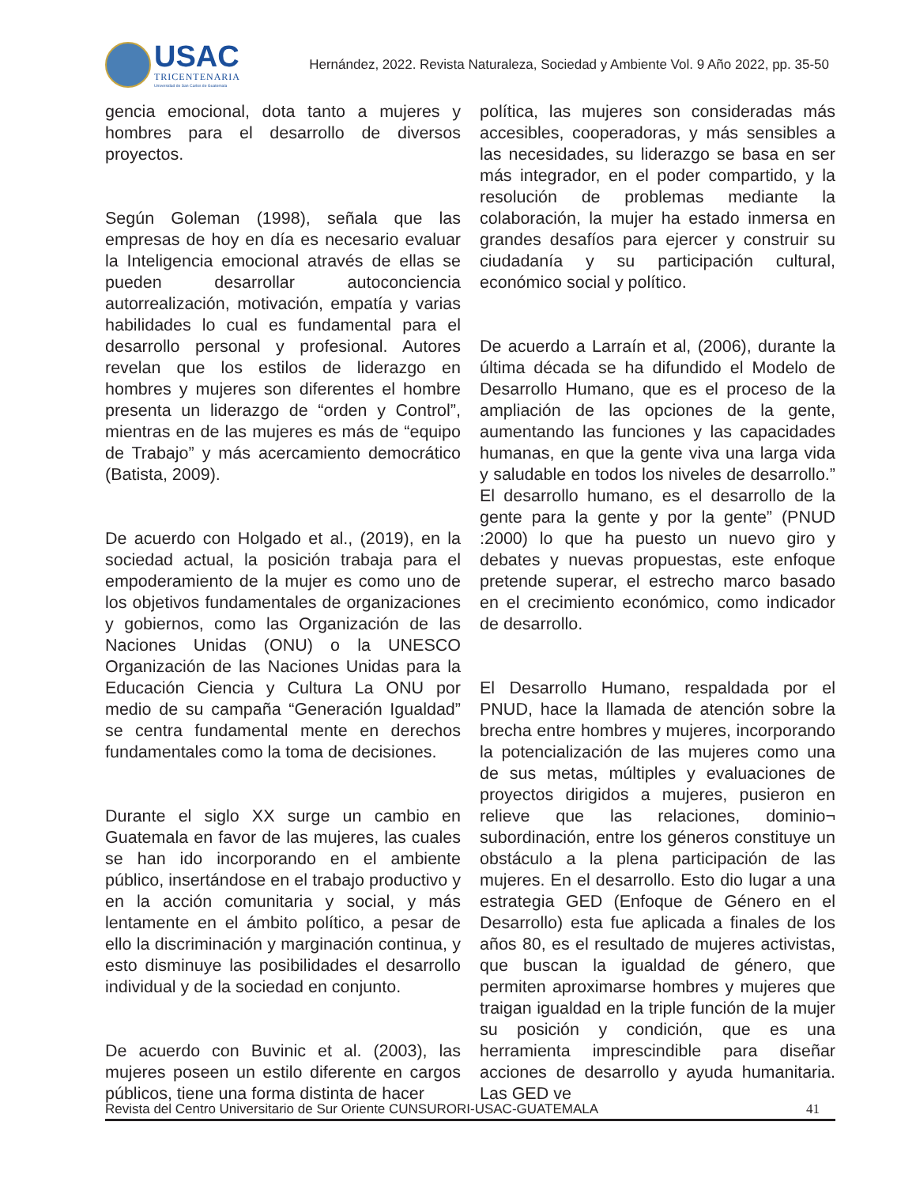USAC
TRICENTENARIA
Universidad de San Carlos de Guatemala
Hernández, 2022. Revista Naturaleza, Sociedad y Ambiente Vol. 9 Año 2022, pp. 35-50
gencia emocional, dota tanto a mujeres y hombres para el desarrollo de diversos proyectos.
Según Goleman (1998), señala que las empresas de hoy en día es necesario evaluar la Inteligencia emocional através de ellas se pueden desarrollar autoconciencia autorrealización, motivación, empatía y varias habilidades lo cual es fundamental para el desarrollo personal y profesional. Autores revelan que los estilos de liderazgo en hombres y mujeres son diferentes el hombre presenta un liderazgo de “orden y Control”, mientras en de las mujeres es más de “equipo de Trabajo” y más acercamiento democrático (Batista, 2009).
De acuerdo con Holgado et al., (2019), en la sociedad actual, la posición trabaja para el empoderamiento de la mujer es como uno de los objetivos fundamentales de organizaciones y gobiernos, como las Organización de las Naciones Unidas (ONU) o la UNESCO Organización de las Naciones Unidas para la Educación Ciencia y Cultura La ONU por medio de su campaña “Generación Igualdad” se centra fundamental mente en derechos fundamentales como la toma de decisiones.
Durante el siglo XX surge un cambio en Guatemala en favor de las mujeres, las cuales se han ido incorporando en el ambiente público, insertándose en el trabajo productivo y en la acción comunitaria y social, y más lentamente en el ámbito político, a pesar de ello la discriminación y marginación continua, y esto disminuye las posibilidades el desarrollo individual y de la sociedad en conjunto.
De acuerdo con Buvinic et al. (2003), las mujeres poseen un estilo diferente en cargos públicos, tiene una forma distinta de hacer
política, las mujeres son consideradas más accesibles, cooperadoras, y más sensibles a las necesidades, su liderazgo se basa en ser más integrador, en el poder compartido, y la resolución de problemas mediante la colaboración, la mujer ha estado inmersa en grandes desafíos para ejercer y construir su ciudadanía y su participación cultural, económico social y político.
De acuerdo a Larraín et al, (2006), durante la última década se ha difundido el Modelo de Desarrollo Humano, que es el proceso de la ampliación de las opciones de la gente, aumentando las funciones y las capacidades humanas, en que la gente viva una larga vida y saludable en todos los niveles de desarrollo.” El desarrollo humano, es el desarrollo de la gente para la gente y por la gente” (PNUD :2000) lo que ha puesto un nuevo giro y debates y nuevas propuestas, este enfoque pretende superar, el estrecho marco basado en el crecimiento económico, como indicador de desarrollo.
El Desarrollo Humano, respaldada por el PNUD, hace la llamada de atención sobre la brecha entre hombres y mujeres, incorporando la potencialización de las mujeres como una de sus metas, múltiples y evaluaciones de proyectos dirigidos a mujeres, pusieron en relieve que las relaciones, dominio¬ subordinación, entre los géneros constituye un obstáculo a la plena participación de las mujeres. En el desarrollo. Esto dio lugar a una estrategia GED (Enfoque de Género en el Desarrollo) esta fue aplicada a finales de los años 80, es el resultado de mujeres activistas, que buscan la igualdad de género, que permiten aproximarse hombres y mujeres que traigan igualdad en la triple función de la mujer su posición y condición, que es una herramienta imprescindible para diseñar acciones de desarrollo y ayuda humanitaria. Las GED ve
Revista del Centro Universitario de Sur Oriente CUNSURORI-USAC-GUATEMALA 41